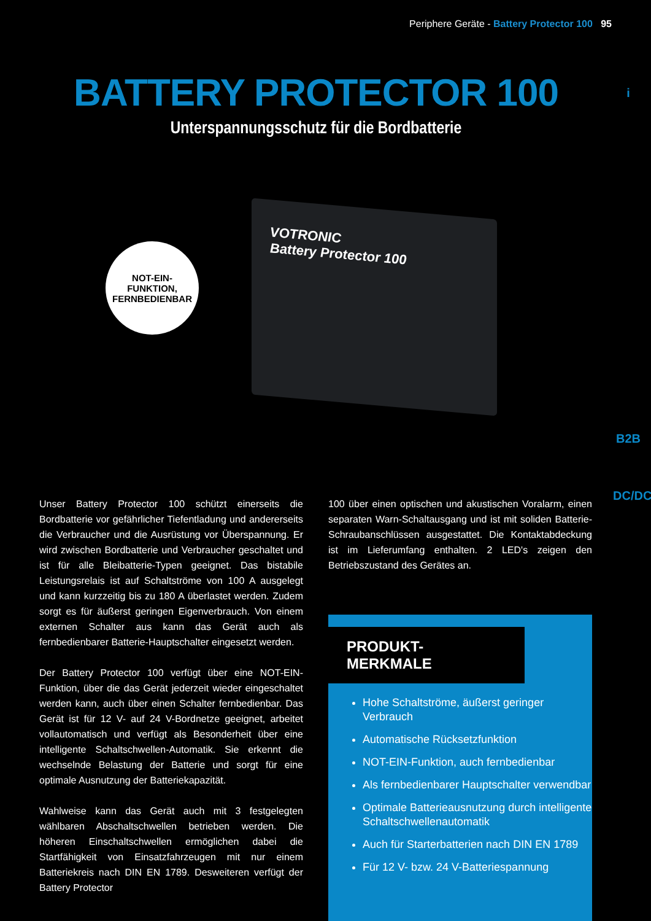Periphere Geräte - Battery Protector 100 95
BATTERY PROTECTOR 100
Unterspannungsschutz für die Bordbatterie
VOTRONIC
Battery Protector 100
NOT-EIN-
FUNKTION,
FERNBEDIENBAR
i
B2B
DC/DC
Unser Battery Protector 100 schützt einerseits die Bordbatterie vor gefährlicher Tiefentladung und andererseits die Verbraucher und die Ausrüstung vor Überspannung. Er wird zwischen Bordbatterie und Verbraucher geschaltet und ist für alle Bleibatterie-Typen geeignet. Das bistabile Leistungsrelais ist auf Schaltströme von 100 A ausgelegt und kann kurzzeitig bis zu 180 A überlastet werden. Zudem sorgt es für äußerst geringen Eigenverbrauch. Von einem externen Schalter aus kann das Gerät auch als fernbedienbarer Batterie-Hauptschalter eingesetzt werden.
Der Battery Protector 100 verfügt über eine NOT-EIN-Funktion, über die das Gerät jederzeit wieder eingeschaltet werden kann, auch über einen Schalter fernbedienbar. Das Gerät ist für 12 V- auf 24 V-Bordnetze geeignet, arbeitet vollautomatisch und verfügt als Besonderheit über eine intelligente Schaltschwellen-Automatik. Sie erkennt die wechselnde Belastung der Batterie und sorgt für eine optimale Ausnutzung der Batteriekapazität.
Wahlweise kann das Gerät auch mit 3 festgelegten wählbaren Abschaltschwellen betrieben werden. Die höheren Einschaltschwellen ermöglichen dabei die Startfähigkeit von Einsatzfahrzeugen mit nur einem Batteriekreis nach DIN EN 1789. Desweiteren verfügt der Battery Protector
100 über einen optischen und akustischen Voralarm, einen separaten Warn-Schaltausgang und ist mit soliden Batterie-Schraubanschlüssen ausgestattet. Die Kontaktabdeckung ist im Lieferumfang enthalten. 2 LED's zeigen den Betriebszustand des Gerätes an.
PRODUKT-MERKMALE
Hohe Schaltströme, äußerst geringer Verbrauch
Automatische Rücksetzfunktion
NOT-EIN-Funktion, auch fernbedienbar
Als fernbedienbarer Hauptschalter verwendbar
Optimale Batterieausnutzung durch intelligente Schaltschwellenautomatik
Auch für Starterbatterien nach DIN EN 1789
Für 12 V- bzw. 24 V-Batteriespannung